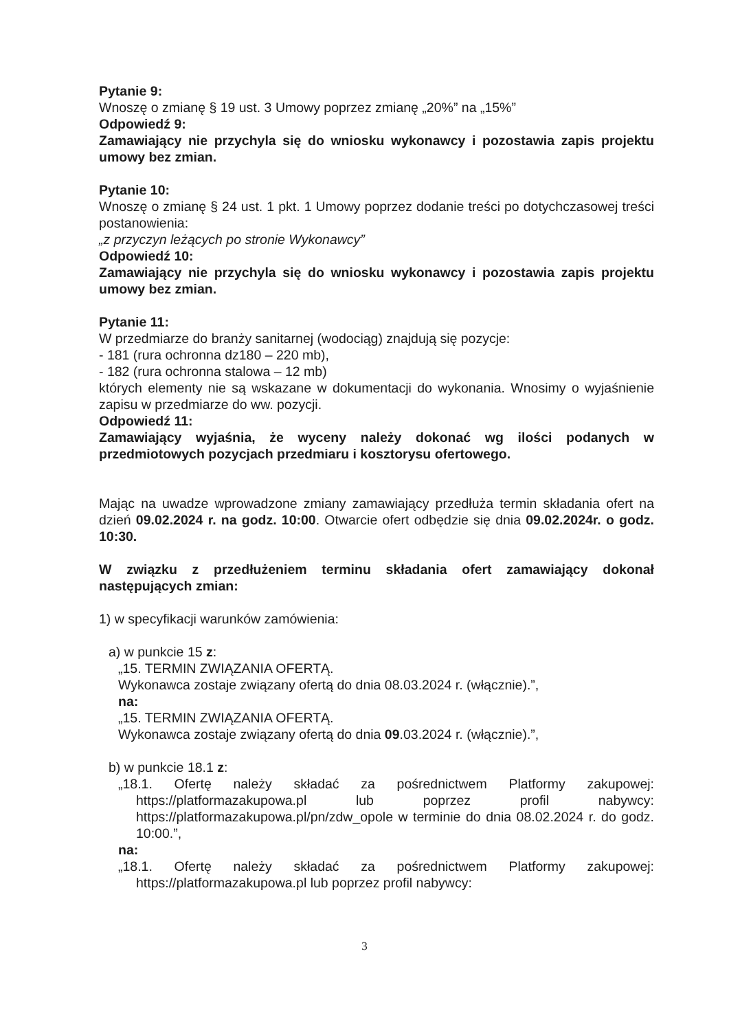Pytanie 9:
Wnoszę o zmianę § 19 ust. 3 Umowy poprzez zmianę „20%” na „15%”
Odpowiedź 9:
Zamawiający nie przychyla się do wniosku wykonawcy i pozostawia zapis projektu umowy bez zmian.
Pytanie 10:
Wnoszę o zmianę § 24 ust. 1 pkt. 1 Umowy poprzez dodanie treści po dotychczasowej treści postanowienia:
„z przyczyn leżących po stronie Wykonawcy”
Odpowiedź 10:
Zamawiający nie przychyla się do wniosku wykonawcy i pozostawia zapis projektu umowy bez zmian.
Pytanie 11:
W przedmiarze do branży sanitarnej (wodociąg) znajdują się pozycje:
- 181 (rura ochronna dz180 – 220 mb),
- 182 (rura ochronna stalowa – 12 mb)
których elementy nie są wskazane w dokumentacji do wykonania. Wnosimy o wyjaśnienie zapisu w przedmiarze do ww. pozycji.
Odpowiedź 11:
Zamawiający wyjaśnia, że wyceny należy dokonać wg ilości podanych w przedmiotowych pozycjach przedmiaru i kosztorysu ofertowego.
Mając na uwadze wprowadzone zmiany zamawiający przedłuża termin składania ofert na dzień 09.02.2024 r. na godz. 10:00. Otwarcie ofert odbędzie się dnia 09.02.2024r. o godz. 10:30.
W związku z przedłużeniem terminu składania ofert zamawiający dokonał następujących zmian:
1) w specyfikacji warunków zamówienia:
a) w punkcie 15 z:
„15. TERMIN ZWIĄZANIA OFERTĄ.
Wykonawca zostaje związany ofertą do dnia 08.03.2024 r. (włącznie).”,
na:
„15. TERMIN ZWIĄZANIA OFERTĄ.
Wykonawca zostaje związany ofertą do dnia 09.03.2024 r. (włącznie).”,
b) w punkcie 18.1 z:
„18.1. Ofertę należy składać za pośrednictwem Platformy zakupowej: https://platformazakupowa.pl lub poprzez profil nabywcy: https://platformazakupowa.pl/pn/zdw_opole w terminie do dnia 08.02.2024 r. do godz. 10:00.”,
na:
„18.1. Ofertę należy składać za pośrednictwem Platformy zakupowej: https://platformazakupowa.pl lub poprzez profil nabywcy:
3